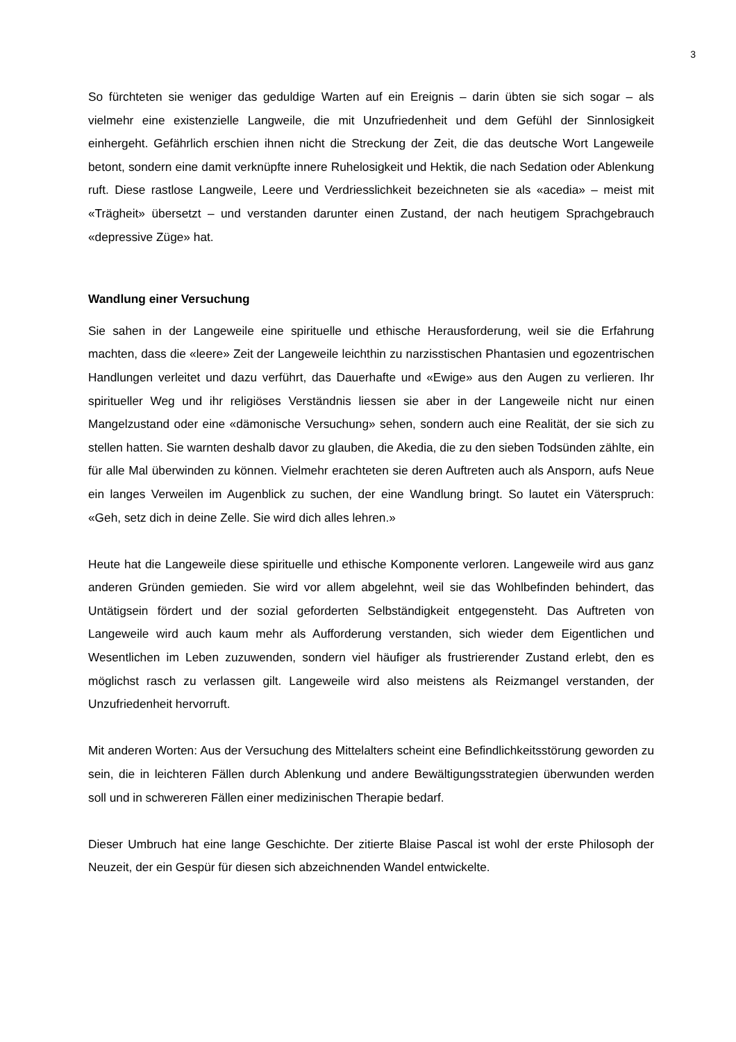3
So fürchteten sie weniger das geduldige Warten auf ein Ereignis – darin übten sie sich sogar – als vielmehr eine existenzielle Langweile, die mit Unzufriedenheit und dem Gefühl der Sinnlosigkeit einhergeht. Gefährlich erschien ihnen nicht die Streckung der Zeit, die das deutsche Wort Langeweile betont, sondern eine damit verknüpfte innere Ruhelosigkeit und Hektik, die nach Sedation oder Ablenkung ruft. Diese rastlose Langweile, Leere und Verdriesslichkeit bezeichneten sie als «acedia» – meist mit «Trägheit» übersetzt – und verstanden darunter einen Zustand, der nach heutigem Sprachgebrauch «depressive Züge» hat.
Wandlung einer Versuchung
Sie sahen in der Langeweile eine spirituelle und ethische Herausforderung, weil sie die Erfahrung machten, dass die «leere» Zeit der Langeweile leichthin zu narzisstischen Phantasien und egozentrischen Handlungen verleitet und dazu verführt, das Dauerhafte und «Ewige» aus den Augen zu verlieren. Ihr spiritueller Weg und ihr religiöses Verständnis liessen sie aber in der Langeweile nicht nur einen Mangelzustand oder eine «dämonische Versuchung» sehen, sondern auch eine Realität, der sie sich zu stellen hatten. Sie warnten deshalb davor zu glauben, die Akedia, die zu den sieben Todsünden zählte, ein für alle Mal überwinden zu können. Vielmehr erachteten sie deren Auftreten auch als Ansporn, aufs Neue ein langes Verweilen im Augenblick zu suchen, der eine Wandlung bringt. So lautet ein Väterspruch: «Geh, setz dich in deine Zelle. Sie wird dich alles lehren.»
Heute hat die Langeweile diese spirituelle und ethische Komponente verloren. Langeweile wird aus ganz anderen Gründen gemieden. Sie wird vor allem abgelehnt, weil sie das Wohlbefinden behindert, das Untätigsein fördert und der sozial geforderten Selbständigkeit entgegensteht. Das Auftreten von Langeweile wird auch kaum mehr als Aufforderung verstanden, sich wieder dem Eigentlichen und Wesentlichen im Leben zuzuwenden, sondern viel häufiger als frustrierender Zustand erlebt, den es möglichst rasch zu verlassen gilt. Langeweile wird also meistens als Reizmangel verstanden, der Unzufriedenheit hervorruft.
Mit anderen Worten: Aus der Versuchung des Mittelalters scheint eine Befindlichkeitsstörung geworden zu sein, die in leichteren Fällen durch Ablenkung und andere Bewältigungsstrategien überwunden werden soll und in schwereren Fällen einer medizinischen Therapie bedarf.
Dieser Umbruch hat eine lange Geschichte. Der zitierte Blaise Pascal ist wohl der erste Philosoph der Neuzeit, der ein Gespür für diesen sich abzeichnenden Wandel entwickelte.